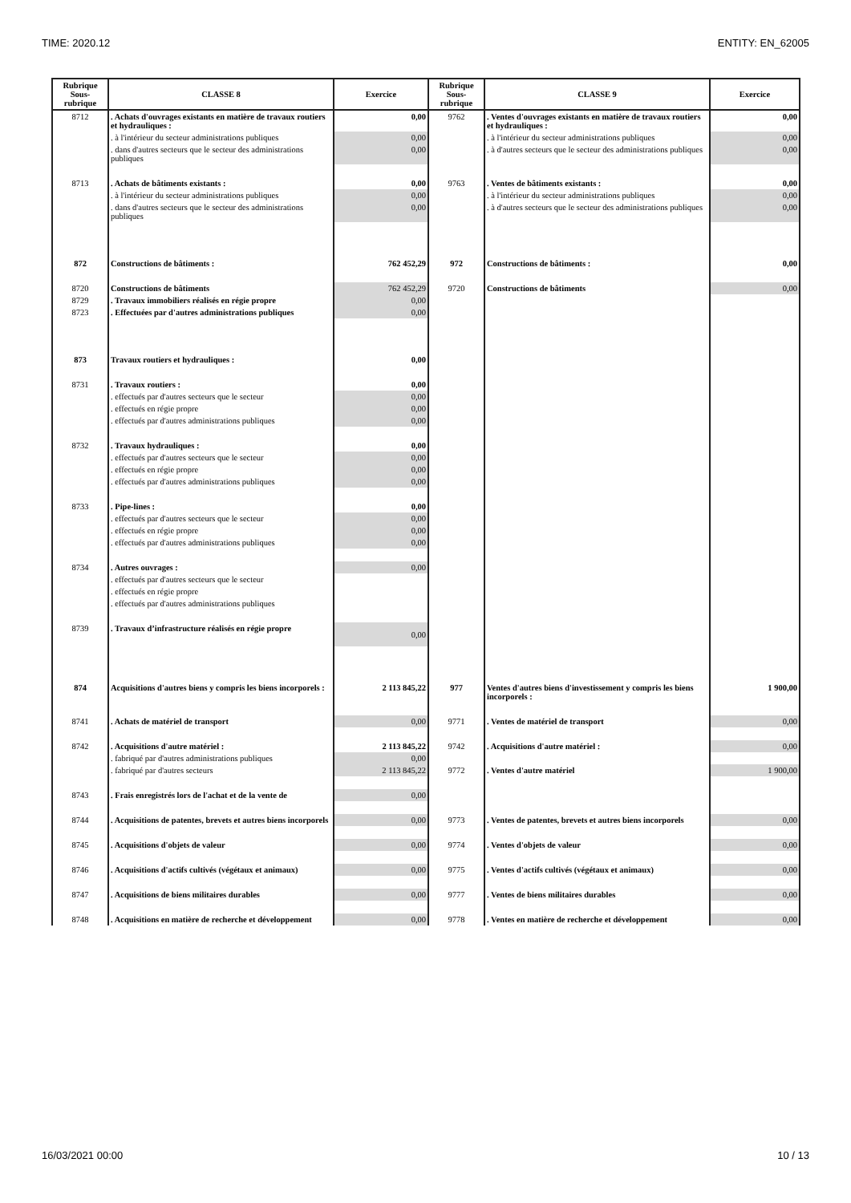TIME: 2020.12 ENTITY: EN_62005
| Rubrique Sous- rubrique | CLASSE 8 | Exercice | Rubrique Sous- rubrique | CLASSE 9 | Exercice |
| --- | --- | --- | --- | --- | --- |
| 8712 | . Achats d'ouvrages existants en matière de travaux routiers et hydrauliques : | 0,00 | 9762 | . Ventes d'ouvrages existants en matière de travaux routiers et hydrauliques : | 0,00 |
| | . à l'intérieur du secteur administrations publiques | 0,00 | | . à l'intérieur du secteur administrations publiques | 0,00 |
| | . dans d'autres secteurs que le secteur des administrations publiques | 0,00 | | . à d'autres secteurs que le secteur des administrations publiques | 0,00 |
| 8713 | . Achats de bâtiments existants : | 0,00 | 9763 | . Ventes de bâtiments existants : | 0,00 |
| | . à l'intérieur du secteur administrations publiques | 0,00 | | . à l'intérieur du secteur administrations publiques | 0,00 |
| | . dans d'autres secteurs que le secteur des administrations publiques | 0,00 | | . à d'autres secteurs que le secteur des administrations publiques | 0,00 |
| 872 | Constructions de bâtiments : | 762 452,29 | 972 | Constructions de bâtiments : | 0,00 |
| 8720 | Constructions de bâtiments | 762 452,29 | 9720 | Constructions de bâtiments | 0,00 |
| 8729 | . Travaux immobiliers réalisés en régie propre | 0,00 | | | |
| 8723 | . Effectuées par d'autres administrations publiques | 0,00 | | | |
| 873 | Travaux routiers et hydrauliques : | 0,00 | | | |
| 8731 | . Travaux routiers : | 0,00 | | | |
| | . effectués par d'autres secteurs que le secteur | 0,00 | | | |
| | . effectués en régie propre | 0,00 | | | |
| | . effectués par d'autres administrations publiques | 0,00 | | | |
| 8732 | . Travaux hydrauliques : | 0,00 | | | |
| | . effectués par d'autres secteurs que le secteur | 0,00 | | | |
| | . effectués en régie propre | 0,00 | | | |
| | . effectués par d'autres administrations publiques | 0,00 | | | |
| 8733 | . Pipe-lines : | 0,00 | | | |
| | . effectués par d'autres secteurs que le secteur | 0,00 | | | |
| | . effectués en régie propre | 0,00 | | | |
| | . effectués par d'autres administrations publiques | 0,00 | | | |
| 8734 | . Autres ouvrages : | 0,00 | | | |
| | . effectués par d'autres secteurs que le secteur | | | | |
| | . effectués en régie propre | | | | |
| | . effectués par d'autres administrations publiques | | | | |
| 8739 | . Travaux d’infrastructure réalisés en régie propre | 0,00 | | | |
| 874 | Acquisitions d'autres biens y compris les biens incorporels : | 2 113 845,22 | 977 | Ventes d'autres biens d'investissement y compris les biens incorporels : | 1 900,00 |
| 8741 | . Achats de matériel de transport | 0,00 | 9771 | . Ventes de matériel de transport | 0,00 |
| 8742 | . Acquisitions d'autre matériel : | 2 113 845,22 | 9742 | . Acquisitions d'autre matériel : | 0,00 |
| | . fabriqué par d'autres administrations publiques | 0,00 | | | |
| | . fabriqué par d'autres secteurs | 2 113 845,22 | 9772 | . Ventes d'autre matériel | 1 900,00 |
| 8743 | . Frais enregistrés lors de l'achat et de la vente de | 0,00 | | | |
| 8744 | . Acquisitions de patentes, brevets et autres biens incorporels | 0,00 | 9773 | . Ventes de patentes, brevets et autres biens incorporels | 0,00 |
| 8745 | . Acquisitions d'objets de valeur | 0,00 | 9774 | . Ventes d'objets de valeur | 0,00 |
| 8746 | . Acquisitions d'actifs cultivés (végétaux et animaux) | 0,00 | 9775 | . Ventes d'actifs cultivés (végétaux et animaux) | 0,00 |
| 8747 | . Acquisitions de biens militaires durables | 0,00 | 9777 | . Ventes de biens militaires durables | 0,00 |
| 8748 | . Acquisitions en matière de recherche et développement | 0,00 | 9778 | . Ventes en matière de recherche et développement | 0,00 |
16/03/2021 00:00 10 / 13